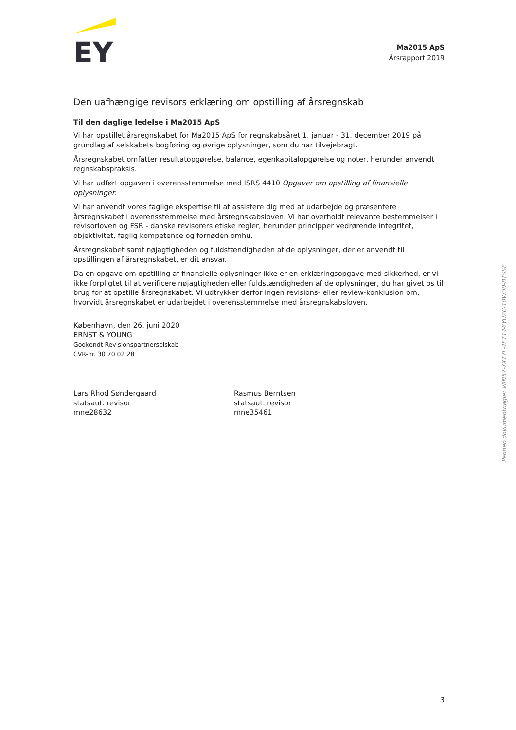EY
Ma2015 ApS
Årsrapport 2019
Den uafhængige revisors erklæring om opstilling af årsregnskab
Til den daglige ledelse i Ma2015 ApS
Vi har opstillet årsregnskabet for Ma2015 ApS for regnskabsåret 1. januar - 31. december 2019 på grundlag af selskabets bogføring og øvrige oplysninger, som du har tilvejebragt.
Årsregnskabet omfatter resultatopgørelse, balance, egenkapitalopgørelse og noter, herunder anvendt regnskabspraksis.
Vi har udført opgaven i overensstemmelse med ISRS 4410 Opgaver om opstilling af finansielle oplysninger.
Vi har anvendt vores faglige ekspertise til at assistere dig med at udarbejde og præsentere årsregnskabet i overensstemmelse med årsregnskabsloven. Vi har overholdt relevante bestemmelser i revisorloven og FSR - danske revisorers etiske regler, herunder principper vedrørende integritet, objektivitet, faglig kompetence og fornøden omhu.
Årsregnskabet samt nøjagtigheden og fuldstændigheden af de oplysninger, der er anvendt til opstillingen af årsregnskabet, er dit ansvar.
Da en opgave om opstilling af finansielle oplysninger ikke er en erklæringsopgave med sikkerhed, er vi ikke forpligtet til at verificere nøjagtigheden eller fuldstændigheden af de oplysninger, du har givet os til brug for at opstille årsregnskabet. Vi udtrykker derfor ingen revisions- eller review-konklusion om, hvorvidt årsregnskabet er udarbejdet i overensstemmelse med årsregnskabsloven.
København, den 26. juni 2020
ERNST & YOUNG
Godkendt Revisionspartnerselskab
CVR-nr. 30 70 02 28
Lars Rhod Søndergaard
statsaut. revisor
mne28632
Rasmus Berntsen
statsaut. revisor
mne35461
Penneo dokumentnøgle: V0N57-XXT7L-4ET14-YYU2C-10WH0-BTSSE
3